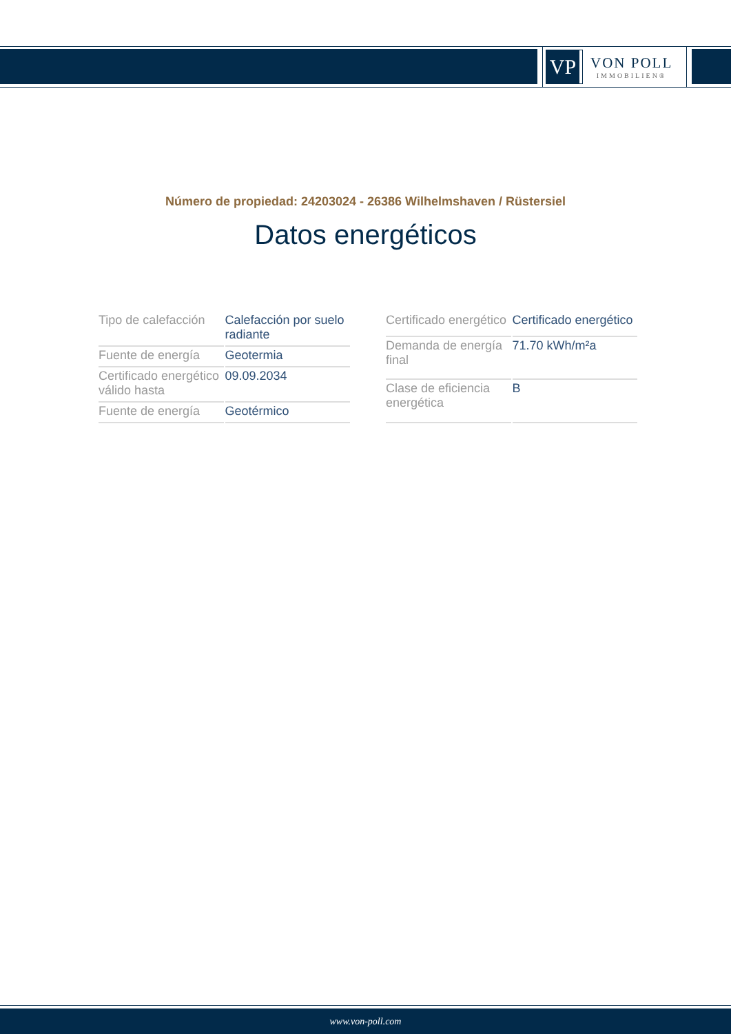VP
VON POLL
IMMOBILIEN®
Número de propiedad: 24203024 - 26386 Wilhelmshaven / Rüstersiel
Datos energéticos
| Tipo de calefacción | Calefacción por suelo radiante |
| Fuente de energía | Geotermia |
| Certificado energético válido hasta | 09.09.2034 |
| Fuente de energía | Geotérmico |
| Certificado energético | Certificado energético |
| Demanda de energía final | 71.70 kWh/m²a |
| Clase de eficiencia energética | B |
www.von-poll.com